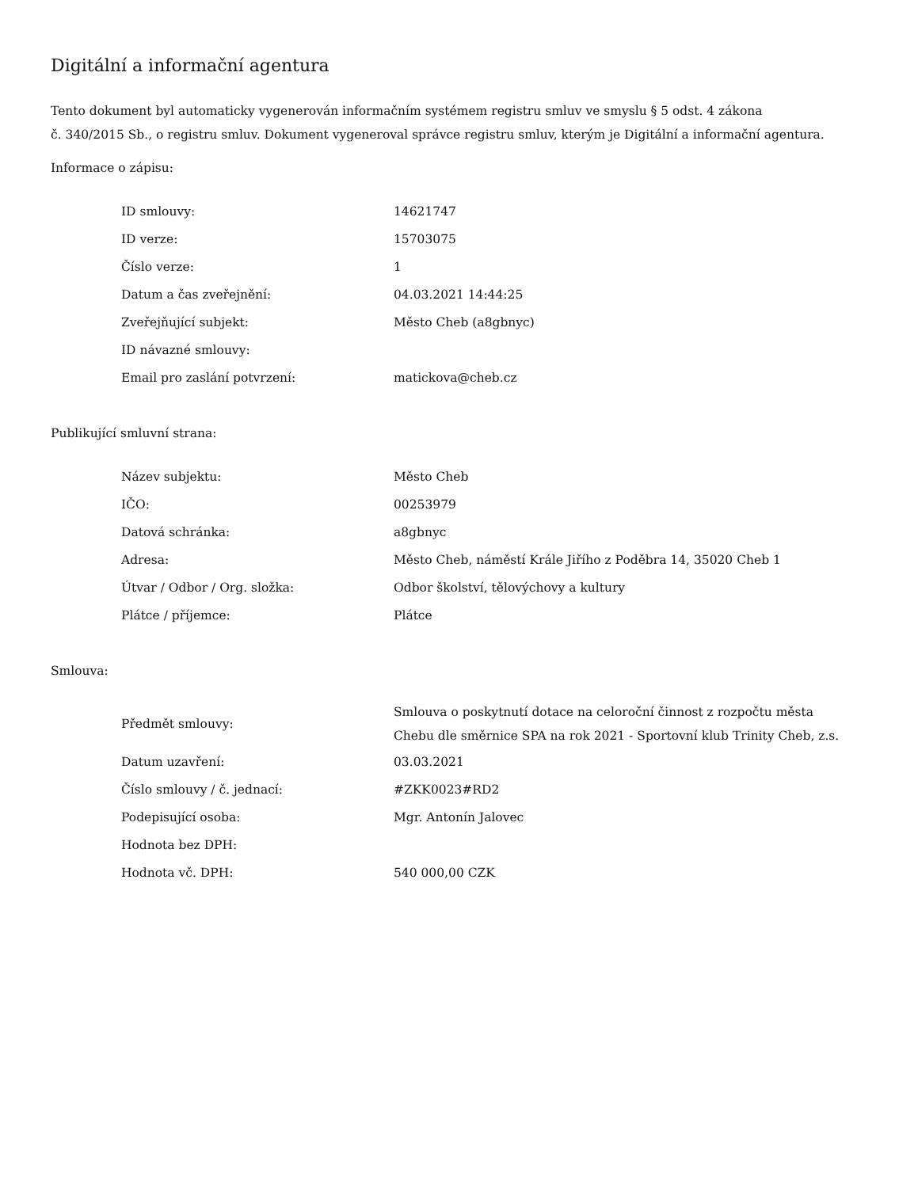Digitální a informační agentura
Tento dokument byl automaticky vygenerován informačním systémem registru smluv ve smyslu § 5 odst. 4 zákona
č. 340/2015 Sb., o registru smluv. Dokument vygeneroval správce registru smluv, kterým je Digitální a informační agentura.
Informace o zápisu:
| ID smlouvy: | 14621747 |
| ID verze: | 15703075 |
| Číslo verze: | 1 |
| Datum a čas zveřejnění: | 04.03.2021 14:44:25 |
| Zveřejňující subjekt: | Město Cheb (a8gbnyc) |
| ID návazné smlouvy: | |
| Email pro zaslání potvrzení: | matickova@cheb.cz |
Publikující smluvní strana:
| Název subjektu: | Město Cheb |
| IČO: | 00253979 |
| Datová schránka: | a8gbnyc |
| Adresa: | Město Cheb, náměstí Krále Jiřího z Poděbra 14, 35020 Cheb 1 |
| Útvar / Odbor / Org. složka: | Odbor školství, tělovýchovy a kultury |
| Plátce / příjemce: | Plátce |
Smlouva:
| Předmět smlouvy: | Smlouva o poskytnutí dotace na celoroční činnost z rozpočtu města Chebu dle směrnice SPA na rok 2021 - Sportovní klub Trinity Cheb, z.s. |
| Datum uzavření: | 03.03.2021 |
| Číslo smlouvy / č. jednací: | #ZKK0023#RD2 |
| Podepisující osoba: | Mgr. Antonín Jalovec |
| Hodnota bez DPH: | |
| Hodnota vč. DPH: | 540 000,00 CZK |